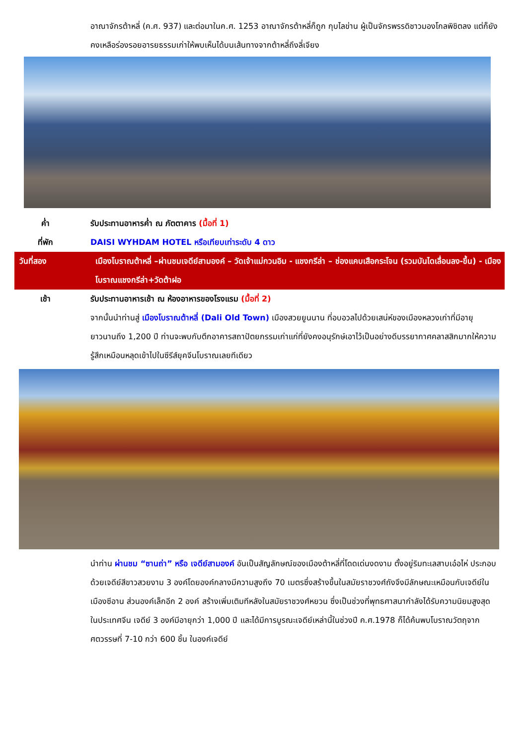อาณาจักรต้าหลี่ (ค.ศ. 937) และต่อมาในค.ศ. 1253 อาณาจักรต้าหลี่ก็ถูก กุบไลข่าน ผู้เป็นจักรพรรดิชาวมองโกลพิชิตลง แต่ก็ยังคงเหลือร่องรอยอารยธรรมเก่าให้พบเห็นได้บนเส้นทางจากต้าหลี่ถึงลี่เจียง
ค่ำ รับประทานอาหารค่ำ ณ ภัตตาคาร (มื้อที่ 1)
ที่พัก DAISI WYHDAM HOTEL หรือเทียบเท่าระดับ 4 ดาว
วันที่สอง เมืองโบราณต้าหลี่ –ผ่านชมเจดีย์สามองค์ – วัดเจ้าแม่กวนอิม - แชงกรีล่า – ช่องแคบเสือกระโจน (รวมบันไดเลื่อนลง-ขึ้น) - เมืองโบราณแชงกรีล่า+วัดต้าฝอ
เช้า รับประทานอาหารเช้า ณ ห้องอาหารของโรงแรม (มื้อที่ 2)
จากนั้นนำท่านสู่ เมืองโบราณต้าหลี่ (Dali Old Town) เมืองสวยยูนนาน ที่อบอวลไปด้วยเสน่ห์ของเมืองหลวงเก่าที่มีอายุยาวนานถึง 1,200 ปี ท่านจะพบกับตึกอาคารสถาปัตยกรรมเก่าแก่ที่ยังคงอนุรักษ์เอาไว้เป็นอย่างดีบรรยากาศคลาสสิกมากให้ความรู้สึกเหมือนหลุดเข้าไปในซีรีส์ยุคจีนโบราณเลยทีเดียว
นำท่าน ผ่านชม “ซานถ่า” หรือ เจดีย์สามองค์ อันเป็นสัญลักษณ์ของเมืองต้าหลี่ที่โดดเด่นงดงาม ตั้งอยู่ริมทะเลสาบเอ๋อไห่ ประกอบด้วยเจดีย์สีขาวสวยงาม 3 องค์โดยองค์กลางมีความสูงถึง 70 เมตรซึ่งสร้างขึ้นในสมัยราชวงศ์ถังจึงมีลักษณะเหมือนกับเจดีย์ในเมืองซีอาน ส่วนองค์เล็กอีก 2 องค์ สร้างเพิ่มเติมทีหลังในสมัยราชวงศ์หยวน ซึ่งเป็นช่วงที่พุทธศาสนากำลังได้รับความนิยมสูงสุด ในประเทศจีน เจดีย์ 3 องค์มีอายุกว่า 1,000 ปี และได้มีการบูรณะเจดีย์เหล่านี้ในช่วงปี ค.ศ.1978 ก็ได้ค้นพบโบราณวัตถุจากศตวรรษที่ 7-10 กว่า 600 ชิ้น ในองค์เจดีย์